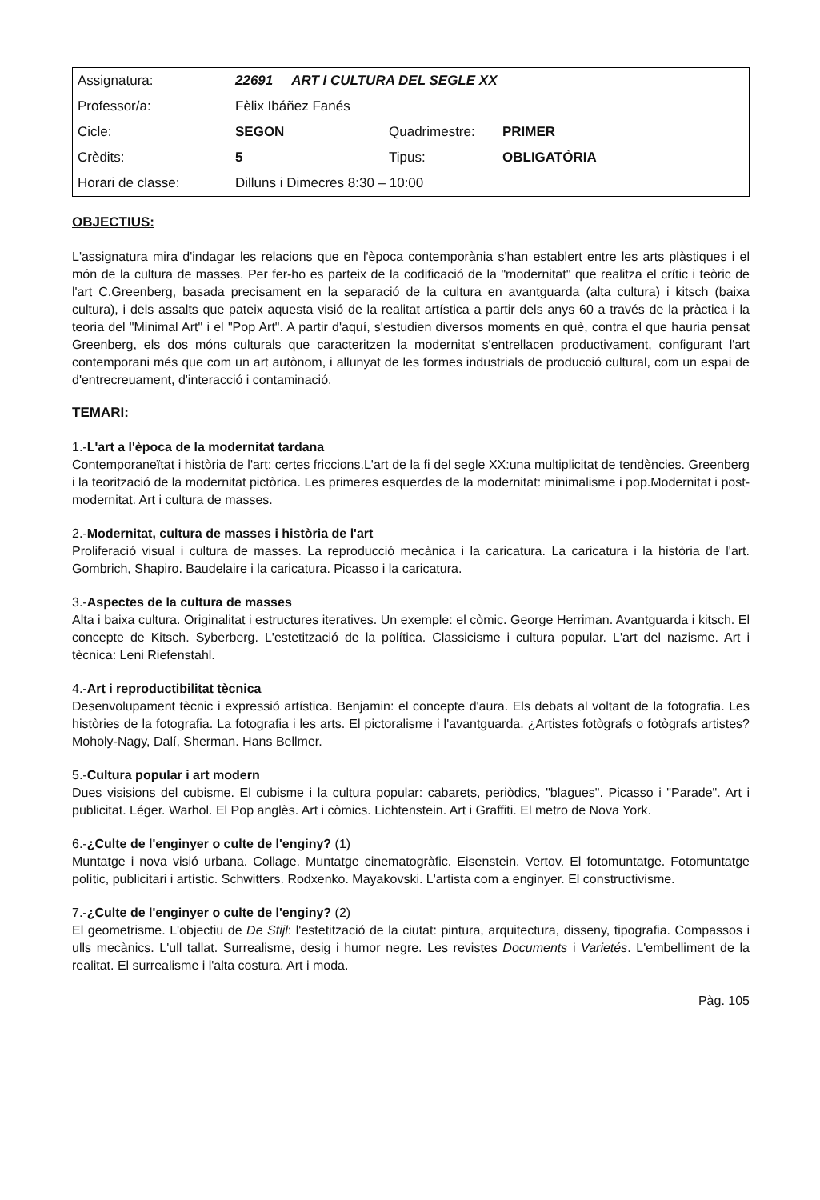| Assignatura: | 22691 ART I CULTURA DEL SEGLE XX | | |
| Professor/a: | Fèlix Ibáñez Fanés | | |
| Cicle: | SEGON | Quadrimestre: | PRIMER |
| Crèdits: | 5 | Tipus: | OBLIGATÒRIA |
| Horari de classe: | Dilluns i Dimecres 8:30 – 10:00 | | |
OBJECTIUS:
L'assignatura mira d'indagar les relacions que en l'època contemporània s'han establert entre les arts plàstiques i el món de la cultura de masses. Per fer-ho es parteix de la codificació de la "modernitat" que realitza el crític i teòric de l'art C.Greenberg, basada precisament en la separació de la cultura en avantguarda (alta cultura) i kitsch (baixa cultura), i dels assalts que pateix aquesta visió de la realitat artística a partir dels anys 60 a través de la pràctica i la teoria del "Minimal Art" i el "Pop Art". A partir d'aquí, s'estudien diversos moments en què, contra el que hauria pensat Greenberg, els dos móns culturals que caracteritzen la modernitat s'entrellacen productivament, configurant l'art contemporani més que com un art autònom, i allunyat de les formes industrials de producció cultural, com un espai de d'entrecreuament, d'interacció i contaminació.
TEMARI:
1.-L'art a l'època de la modernitat tardana
Contemporaneïtat i història de l'art: certes friccions.L'art de la fi del segle XX:una multiplicitat de tendències. Greenberg i la teorització de la modernitat pictòrica. Les primeres esquerdes de la modernitat: minimalisme i pop.Modernitat i post-modernitat. Art i cultura de masses.
2.-Modernitat, cultura de masses i història de l'art
Proliferació visual i cultura de masses. La reproducció mecànica i la caricatura. La caricatura i la història de l'art. Gombrich, Shapiro. Baudelaire i la caricatura. Picasso i la caricatura.
3.-Aspectes de la cultura de masses
Alta i baixa cultura. Originalitat i estructures iteratives. Un exemple: el còmic. George Herriman. Avantguarda i kitsch. El concepte de Kitsch. Syberberg. L'estetització de la política. Classicisme i cultura popular. L'art del nazisme. Art i tècnica: Leni Riefenstahl.
4.-Art i reproductibilitat tècnica
Desenvolupament tècnic i expressió artística. Benjamin: el concepte d'aura. Els debats al voltant de la fotografia. Les històries de la fotografia. La fotografia i les arts. El pictoralisme i l'avantguarda. ¿Artistes fotògrafs o fotògrafs artistes? Moholy-Nagy, Dalí, Sherman. Hans Bellmer.
5.-Cultura popular i art modern
Dues visisions del cubisme. El cubisme i la cultura popular: cabarets, periòdics, "blagues". Picasso i "Parade". Art i publicitat. Léger. Warhol. El Pop anglès. Art i còmics. Lichtenstein. Art i Graffiti. El metro de Nova York.
6.-¿Culte de l'enginyer o culte de l'enginy? (1)
Muntatge i nova visió urbana. Collage. Muntatge cinematogràfic. Eisenstein. Vertov. El fotomuntatge. Fotomuntatge polític, publicitari i artístic. Schwitters. Rodxenko. Mayakovski. L'artista com a enginyer. El constructivisme.
7.-¿Culte de l'enginyer o culte de l'enginy? (2)
El geometrisme. L'objectiu de De Stijl: l'estetització de la ciutat: pintura, arquitectura, disseny, tipografia. Compassos i ulls mecànics. L'ull tallat. Surrealisme, desig i humor negre. Les revistes Documents i Varietés. L'embelliment de la realitat. El surrealisme i l'alta costura. Art i moda.
Pàg. 105